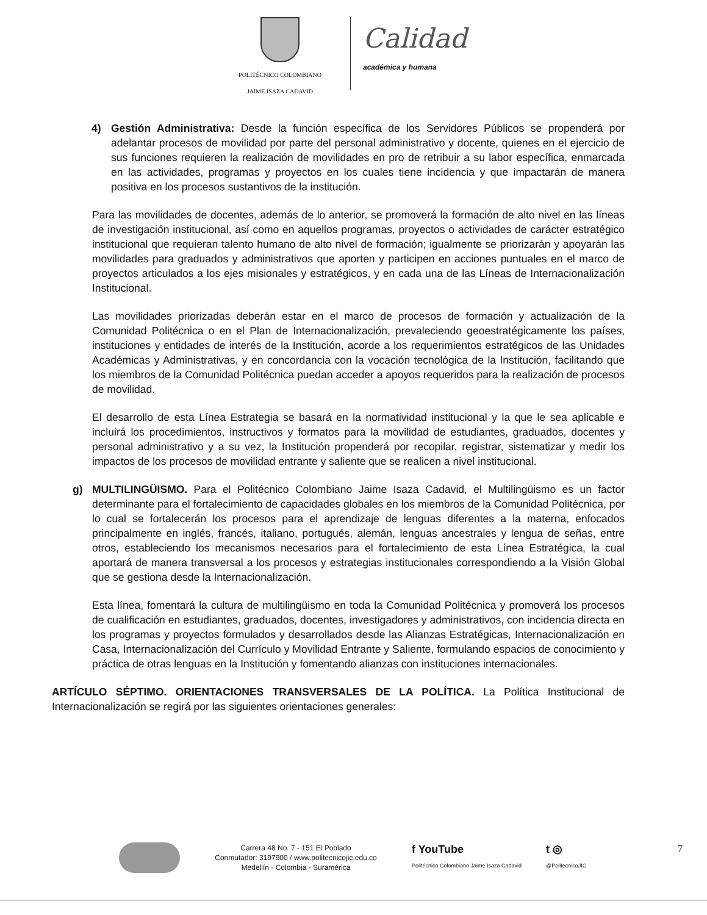POLITÉCNICO COLOMBIANO
JAIME ISAZA CADAVID
Calidad
académica y humana
4) Gestión Administrativa: Desde la función específica de los Servidores Públicos se propenderá por adelantar procesos de movilidad por parte del personal administrativo y docente, quienes en el ejercicio de sus funciones requieren la realización de movilidades en pro de retribuir a su labor específica, enmarcada en las actividades, programas y proyectos en los cuales tiene incidencia y que impactarán de manera positiva en los procesos sustantivos de la institución.
Para las movilidades de docentes, además de lo anterior, se promoverá la formación de alto nivel en las líneas de investigación institucional, así como en aquellos programas, proyectos o actividades de carácter estratégico institucional que requieran talento humano de alto nivel de formación; igualmente se priorizarán y apoyarán las movilidades para graduados y administrativos que aporten y participen en acciones puntuales en el marco de proyectos articulados a los ejes misionales y estratégicos, y en cada una de las Líneas de Internacionalización Institucional.
Las movilidades priorizadas deberán estar en el marco de procesos de formación y actualización de la Comunidad Politécnica o en el Plan de Internacionalización, prevaleciendo geoestratégicamente los países, instituciones y entidades de interés de la Institución, acorde a los requerimientos estratégicos de las Unidades Académicas y Administrativas, y en concordancia con la vocación tecnológica de la Institución, facilitando que los miembros de la Comunidad Politécnica puedan acceder a apoyos requeridos para la realización de procesos de movilidad.
El desarrollo de esta Línea Estrategia se basará en la normatividad institucional y la que le sea aplicable e incluirá los procedimientos, instructivos y formatos para la movilidad de estudiantes, graduados, docentes y personal administrativo y a su vez, la Institución propenderá por recopilar, registrar, sistematizar y medir los impactos de los procesos de movilidad entrante y saliente que se realicen a nivel institucional.
g) MULTILINGÜISMO. Para el Politécnico Colombiano Jaime Isaza Cadavid, el Multilingüismo es un factor determinante para el fortalecimiento de capacidades globales en los miembros de la Comunidad Politécnica, por lo cual se fortalecerán los procesos para el aprendizaje de lenguas diferentes a la materna, enfocados principalmente en inglés, francés, italiano, portugués, alemán, lenguas ancestrales y lengua de señas, entre otros, estableciendo los mecanismos necesarios para el fortalecimiento de esta Línea Estratégica, la cual aportará de manera transversal a los procesos y estrategias institucionales correspondiendo a la Visión Global que se gestiona desde la Internacionalización.
Esta línea, fomentará la cultura de multilingüismo en toda la Comunidad Politécnica y promoverá los procesos de cualificación en estudiantes, graduados, docentes, investigadores y administrativos, con incidencia directa en los programas y proyectos formulados y desarrollados desde las Alianzas Estratégicas, Internacionalización en Casa, Internacionalización del Currículo y Movilidad Entrante y Saliente, formulando espacios de conocimiento y práctica de otras lenguas en la Institución y fomentando alianzas con instituciones internacionales.
ARTÍCULO SÉPTIMO. ORIENTACIONES TRANSVERSALES DE LA POLÍTICA. La Política Institucional de Internacionalización se regirá por las siguientes orientaciones generales:
Carrera 48 No. 7 - 151 El Poblado
Conmutador: 3197900 / www.politecnicojic.edu.co
Medellín - Colombia - Suramérica
f YouTube
Politécnico Colombiano Jaime Isaza Cadavid
t ◎
@PolitecnicoJIC
7